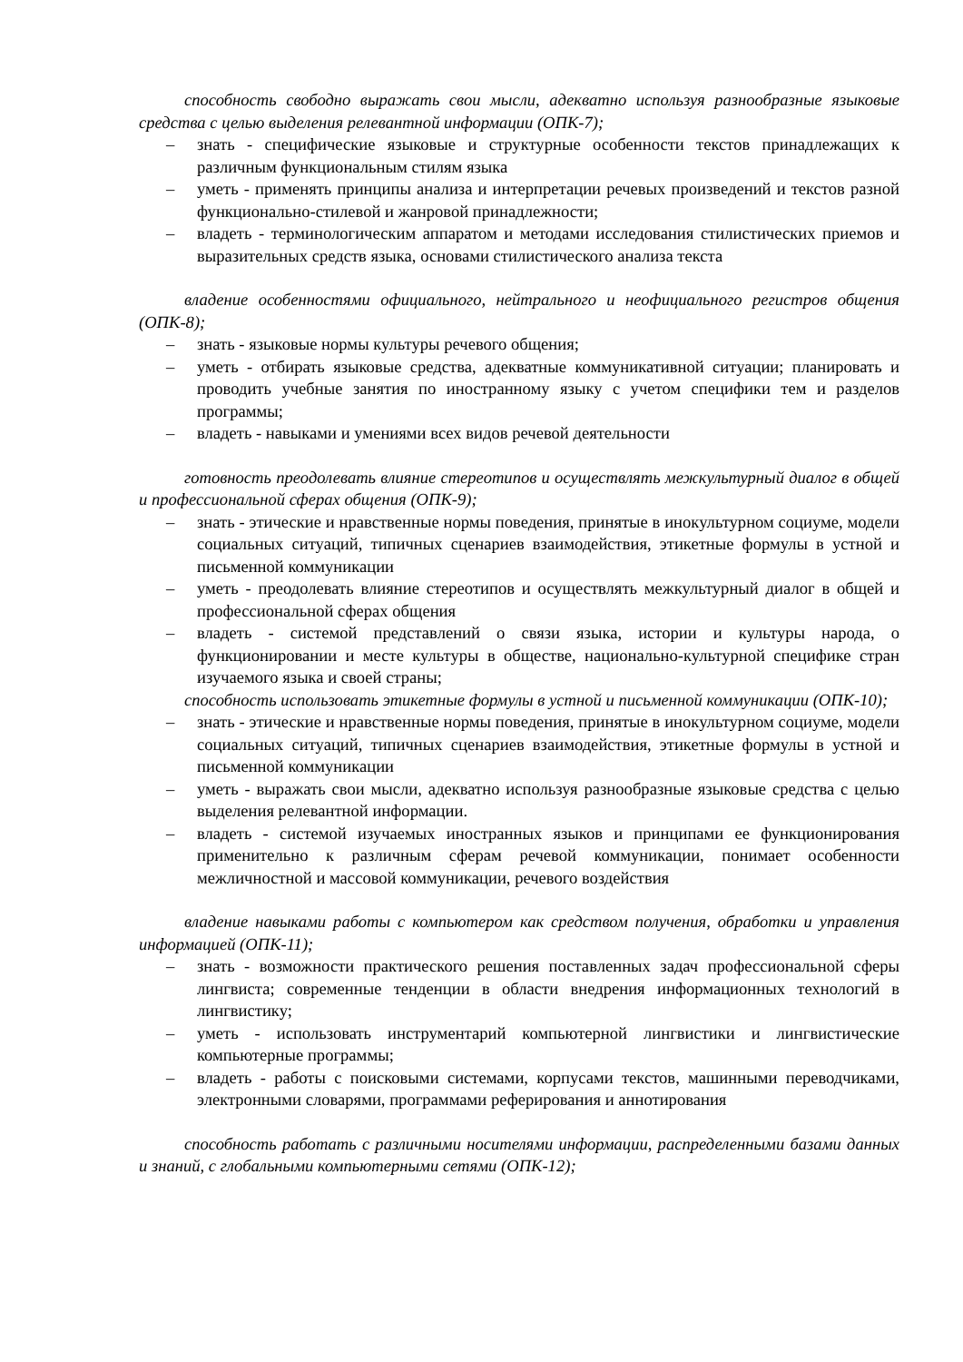способность свободно выражать свои мысли, адекватно используя разнообразные языковые средства с целью выделения релевантной информации (ОПК-7);
– знать - специфические языковые и структурные особенности текстов принадлежащих к различным функциональным стилям языка
– уметь - применять принципы анализа и интерпретации речевых произведений и текстов разной функционально-стилевой и жанровой принадлежности;
– владеть - терминологическим аппаратом и методами исследования стилистических приемов и выразительных средств языка, основами стилистического анализа текста
владение особенностями официального, нейтрального и неофициального регистров общения (ОПК-8);
– знать - языковые нормы культуры речевого общения;
– уметь - отбирать языковые средства, адекватные коммуникативной ситуации; планировать и проводить учебные занятия по иностранному языку с учетом специфики тем и разделов программы;
– владеть - навыками и умениями всех видов речевой деятельности
готовность преодолевать влияние стереотипов и осуществлять межкультурный диалог в общей и профессиональной сферах общения (ОПК-9);
– знать - этические и нравственные нормы поведения, принятые в инокультурном социуме, модели социальных ситуаций, типичных сценариев взаимодействия, этикетные формулы в устной и письменной коммуникации
– уметь - преодолевать влияние стереотипов и осуществлять межкультурный диалог в общей и профессиональной сферах общения
– владеть - системой представлений о связи языка, истории и культуры народа, о функционировании и месте культуры в обществе, национально-культурной специфике стран изучаемого языка и своей страны;
способность использовать этикетные формулы в устной и письменной коммуникации (ОПК-10);
– знать - этические и нравственные нормы поведения, принятые в инокультурном социуме, модели социальных ситуаций, типичных сценариев взаимодействия, этикетные формулы в устной и письменной коммуникации
– уметь - выражать свои мысли, адекватно используя разнообразные языковые средства с целью выделения релевантной информации.
– владеть - системой изучаемых иностранных языков и принципами ее функционирования применительно к различным сферам речевой коммуникации, понимает особенности межличностной и массовой коммуникации, речевого воздействия
владение навыками работы с компьютером как средством получения, обработки и управления информацией (ОПК-11);
– знать - возможности практического решения поставленных задач профессиональной сферы лингвиста; современные тенденции в области внедрения информационных технологий в лингвистику;
– уметь - использовать инструментарий компьютерной лингвистики и лингвистические компьютерные программы;
– владеть - работы с поисковыми системами, корпусами текстов, машинными переводчиками, электронными словарями, программами реферирования и аннотирования
способность работать с различными носителями информации, распределенными базами данных и знаний, с глобальными компьютерными сетями (ОПК-12);